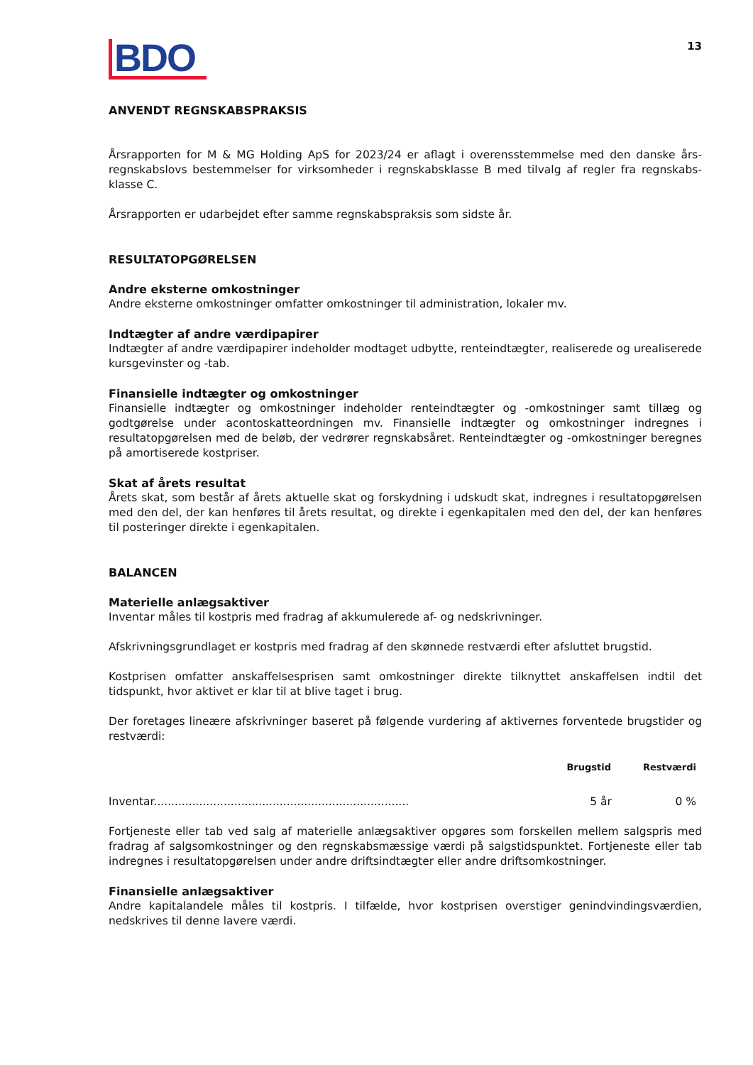BDO
13
ANVENDT REGNSKABSPRAKSIS
Årsrapporten for M & MG Holding ApS for 2023/24 er aflagt i overensstemmelse med den danske års­regnskabslovs bestemmelser for virksomheder i regnskabsklasse B med tilvalg af regler fra regnskabs­klasse C.
Årsrapporten er udarbejdet efter samme regnskabspraksis som sidste år.
RESULTATOPGØRELSEN
Andre eksterne omkostninger
Andre eksterne omkostninger omfatter omkostninger til administration, lokaler mv.
Indtægter af andre værdipapirer
Indtægter af andre værdipapirer indeholder modtaget udbytte, renteindtægter, realiserede og urealiserede kursgevinster og -tab.
Finansielle indtægter og omkostninger
Finansielle indtægter og omkostninger indeholder renteindtægter og -omkostninger samt tillæg og godtgørelse under acontoskatteordningen mv. Finansielle indtægter og omkostninger indregnes i resultatopgørelsen med de beløb, der vedrører regnskabsåret. Renteindtægter og -omkostninger beregnes på amortiserede kostpriser.
Skat af årets resultat
Årets skat, som består af årets aktuelle skat og forskydning i udskudt skat, indregnes i resultatop­gørelsen med den del, der kan henføres til årets resultat, og direkte i egenkapitalen med den del, der kan henføres til posteringer direkte i egenkapitalen.
BALANCEN
Materielle anlægsaktiver
Inventar måles til kostpris med fradrag af akkumulerede af- og nedskrivninger.
Afskrivningsgrundlaget er kostpris med fradrag af den skønnede restværdi efter afsluttet brugstid.
Kostprisen omfatter anskaffelsesprisen samt omkostninger direkte tilknyttet anskaffelsen indtil det tidspunkt, hvor aktivet er klar til at blive taget i brug.
Der foretages lineære afskrivninger baseret på følgende vurdering af aktivernes forventede brugstider og restværdi:
| | Brugstid | Restværdi |
| --- | --- | --- |
| Inventar......................................................................... | 5 år | 0 % |
Fortjeneste eller tab ved salg af materielle anlægsaktiver opgøres som forskellen mellem salgspris med fradrag af salgsomkostninger og den regnskabsmæssige værdi på salgstidspunktet. Fortjeneste eller tab indregnes i resultatopgørelsen under andre driftsindtægter eller andre driftsomkostninger.
Finansielle anlægsaktiver
Andre kapitalandele måles til kostpris. I tilfælde, hvor kostprisen overstiger genindvindingsværdien, nedskrives til denne lavere værdi.